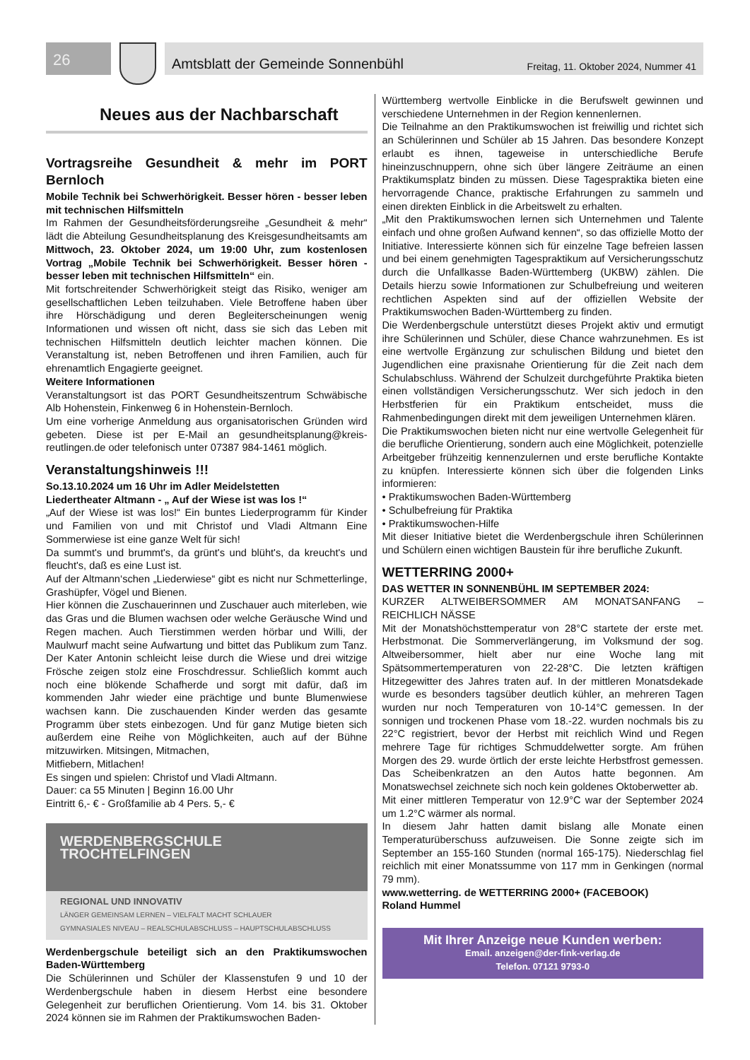26
Amtsblatt der Gemeinde Sonnenbühl Freitag, 11. Oktober 2024, Nummer 41
Neues aus der Nachbarschaft
Vortragsreihe Gesundheit & mehr im PORT Bernloch
Mobile Technik bei Schwerhörigkeit. Besser hören - besser leben mit technischen Hilfsmitteln
Im Rahmen der Gesundheitsförderungsreihe „Gesundheit & mehr“ lädt die Abteilung Gesundheitsplanung des Kreisgesundheitsamts am Mittwoch, 23. Oktober 2024, um 19:00 Uhr, zum kostenlosen Vortrag „Mobile Technik bei Schwerhörigkeit. Besser hören - besser leben mit technischen Hilfsmitteln“ ein.
Mit fortschreitender Schwerhörigkeit steigt das Risiko, weniger am gesellschaftlichen Leben teilzuhaben. Viele Betroffene haben über ihre Hörschädigung und deren Begleiterscheinungen wenig Informationen und wissen oft nicht, dass sie sich das Leben mit technischen Hilfsmitteln deutlich leichter machen können. Die Veranstaltung ist, neben Betroffenen und ihren Familien, auch für ehrenamtlich Engagierte geeignet.
Weitere Informationen
Veranstaltungsort ist das PORT Gesundheitszentrum Schwäbische Alb Hohenstein, Finkenweg 6 in Hohenstein-Bernloch.
Um eine vorherige Anmeldung aus organisatorischen Gründen wird gebeten. Diese ist per E-Mail an gesundheitsplanung@kreis-reutlingen.de oder telefonisch unter 07387 984-1461 möglich.
Veranstaltungshinweis !!!
So.13.10.2024 um 16 Uhr im Adler Meidelstetten
Liedertheater Altmann - „ Auf der Wiese ist was los !“
„Auf der Wiese ist was los!“ Ein buntes Liederprogramm für Kinder und Familien von und mit Christof und Vladi Altmann Eine Sommerwiese ist eine ganze Welt für sich!
Da summt's und brummt's, da grünt's und blüht's, da kreucht's und fleucht's, daß es eine Lust ist.
Auf der Altmann‘schen „Liederwiese“ gibt es nicht nur Schmetterlinge, Grashüpfer, Vögel und Bienen.
Hier können die Zuschauerinnen und Zuschauer auch miterleben, wie das Gras und die Blumen wachsen oder welche Geräusche Wind und Regen machen. Auch Tierstimmen werden hörbar und Willi, der Maulwurf macht seine Aufwartung und bittet das Publikum zum Tanz. Der Kater Antonin schleicht leise durch die Wiese und drei witzige Frösche zeigen stolz eine Froschdressur. Schließlich kommt auch noch eine blökende Schafherde und sorgt mit dafür, daß im kommenden Jahr wieder eine prächtige und bunte Blumenwiese wachsen kann. Die zuschauenden Kinder werden das gesamte Programm über stets einbezogen. Und für ganz Mutige bieten sich außerdem eine Reihe von Möglichkeiten, auch auf der Bühne mitzuwirken. Mitsingen, Mitmachen,
Mitfiebern, Mitlachen!
Es singen und spielen: Christof und Vladi Altmann.
Dauer: ca 55 Minuten | Beginn 16.00 Uhr
Eintritt 6,- € - Großfamilie ab 4 Pers. 5,- €
WERDENBERGSCHULE
TROCHTELFINGEN
REGIONAL UND INNOVATIV
LÄNGER GEMEINSAM LERNEN – VIELFALT MACHT SCHLAUER
GYMNASIALES NIVEAU – REALSCHULABSCHLUSS – HAUPTSCHULABSCHLUSS
Werdenbergschule beteiligt sich an den Praktikumswochen Baden-Württemberg
Die Schülerinnen und Schüler der Klassenstufen 9 und 10 der Werdenbergschule haben in diesem Herbst eine besondere Gelegenheit zur beruflichen Orientierung. Vom 14. bis 31. Oktober 2024 können sie im Rahmen der Praktikumswochen Baden-
Württemberg wertvolle Einblicke in die Berufswelt gewinnen und verschiedene Unternehmen in der Region kennenlernen.
Die Teilnahme an den Praktikumswochen ist freiwillig und richtet sich an Schülerinnen und Schüler ab 15 Jahren. Das besondere Konzept erlaubt es ihnen, tageweise in unterschiedliche Berufe hineinzuschnuppern, ohne sich über längere Zeiträume an einen Praktikumsplatz binden zu müssen. Diese Tagespraktika bieten eine hervorragende Chance, praktische Erfahrungen zu sammeln und einen direkten Einblick in die Arbeitswelt zu erhalten.
„Mit den Praktikumswochen lernen sich Unternehmen und Talente einfach und ohne großen Aufwand kennen“, so das offizielle Motto der Initiative. Interessierte können sich für einzelne Tage befreien lassen und bei einem genehmigten Tagespraktikum auf Versicherungsschutz durch die Unfallkasse Baden-Württemberg (UKBW) zählen. Die Details hierzu sowie Informationen zur Schulbefreiung und weiteren rechtlichen Aspekten sind auf der offiziellen Website der Praktikumswochen Baden-Württemberg zu finden.
Die Werdenbergschule unterstützt dieses Projekt aktiv und ermutigt ihre Schülerinnen und Schüler, diese Chance wahrzunehmen. Es ist eine wertvolle Ergänzung zur schulischen Bildung und bietet den Jugendlichen eine praxisnahe Orientierung für die Zeit nach dem Schulabschluss. Während der Schulzeit durchgeführte Praktika bieten einen vollständigen Versicherungsschutz. Wer sich jedoch in den Herbstferien für ein Praktikum entscheidet, muss die Rahmenbedingungen direkt mit dem jeweiligen Unternehmen klären.
Die Praktikumswochen bieten nicht nur eine wertvolle Gelegenheit für die berufliche Orientierung, sondern auch eine Möglichkeit, potenzielle Arbeitgeber frühzeitig kennenzulernen und erste berufliche Kontakte zu knüpfen. Interessierte können sich über die folgenden Links informieren:
• Praktikumswochen Baden-Württemberg
• Schulbefreiung für Praktika
• Praktikumswochen-Hilfe
Mit dieser Initiative bietet die Werdenbergschule ihren Schülerinnen und Schülern einen wichtigen Baustein für ihre berufliche Zukunft.
WETTERRING 2000+
DAS WETTER IN SONNENBÜHL IM SEPTEMBER 2024:
KURZER ALTWEIBERSOMMER AM MONATSANFANG – REICHLICH NÄSSE
Mit der Monatshöchsttemperatur von 28°C startete der erste met. Herbstmonat. Die Sommerverlängerung, im Volksmund der sog. Altweibersommer, hielt aber nur eine Woche lang mit Spätsommertemperaturen von 22-28°C. Die letzten kräftigen Hitzegewitter des Jahres traten auf. In der mittleren Monatsdekade wurde es besonders tagsüber deutlich kühler, an mehreren Tagen wurden nur noch Temperaturen von 10-14°C gemessen. In der sonnigen und trockenen Phase vom 18.-22. wurden nochmals bis zu 22°C registriert, bevor der Herbst mit reichlich Wind und Regen mehrere Tage für richtiges Schmuddelwetter sorgte. Am frühen Morgen des 29. wurde örtlich der erste leichte Herbstfrost gemessen. Das Scheibenkratzen an den Autos hatte begonnen. Am Monatswechsel zeichnete sich noch kein goldenes Oktoberwetter ab.
Mit einer mittleren Temperatur von 12.9°C war der September 2024 um 1.2°C wärmer als normal.
In diesem Jahr hatten damit bislang alle Monate einen Temperaturüberschuss aufzuweisen. Die Sonne zeigte sich im September an 155-160 Stunden (normal 165-175). Niederschlag fiel reichlich mit einer Monatssumme von 117 mm in Genkingen (normal 79 mm).
www.wetterring. de WETTERRING 2000+ (FACEBOOK)
Roland Hummel
Mit Ihrer Anzeige neue Kunden werben:
Email. anzeigen@der-fink-verlag.de
Telefon. 07121 9793-0